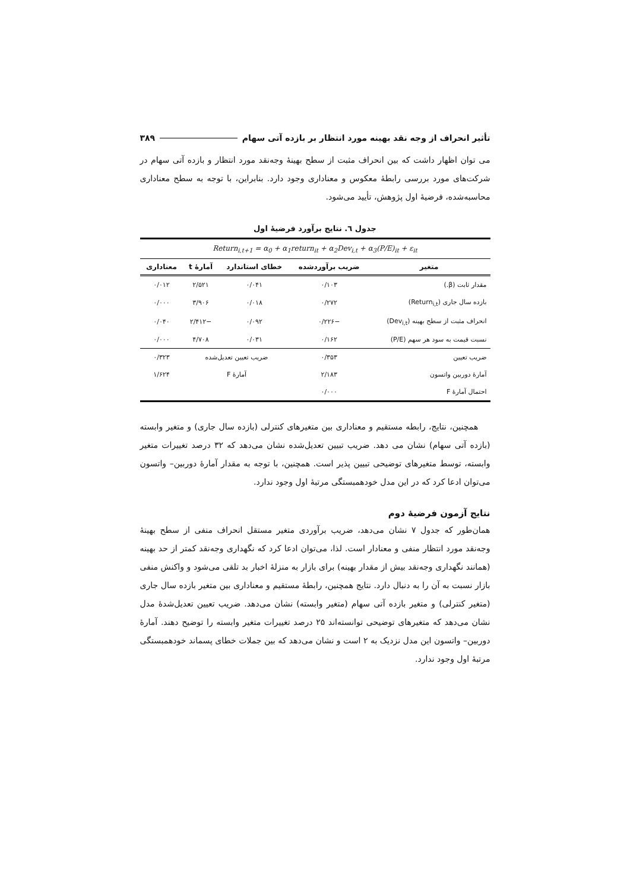تأثیر انحراف از وجه نقد بهینه مورد انتظار بر بازده آتی سهام ۳۸۹
می توان اظهار داشت که بین انحراف مثبت از سطح بهینهٔ وجه‌نقد مورد انتظار و بازده آتی سهام در شرکت‌های مورد بررسی رابطهٔ معکوس و معناداری وجود دارد. بنابراین، با توجه به سطح معناداری محاسبه‌شده، فرضیهٔ اول پژوهش، تأیید می‌شود.
جدول ٦. نتایج برآورد فرضیهٔ اول
| Return<sub>i,t+1</sub> = α<sub>0</sub> + α<sub>1</sub>return<sub>it</sub> + α<sub>2</sub>Dev<sub>i,t</sub> + α<sub>3</sub>(P/E)<sub>it</sub> + ε<sub>it</sub> | | | | |
| متغیر | ضریب برآوردشده | خطای استاندارد | آمارهٔ t | معناداری |
| مقدار ثابت (β.) | ۰/۱۰۳ | ۰/۰۴۱ | ۲/۵۲۱ | ۰/۰۱۲ |
| بازده سال جاری (Return<sub>i,t</sub>) | ۰/۲۷۲ | ۰/۰۱۸ | ۳/۹۰۶ | ۰/۰۰۰ |
| انحراف مثبت از سطح بهینه (Dev<sub>i,t</sub>) | −۰/۲۲۶ | ۰/۰۹۲ | −۲/۴۱۲ | ۰/۰۴۰ |
| نسبت قیمت به سود هر سهم (P/E) | ۰/۱۶۲ | ۰/۰۳۱ | ۴/۷۰۸ | ۰/۰۰۰ |
| ضریب تعیین | ۰/۳۵۳ | ضریب تعیین تعدیل‌شده | | ۰/۳۲۳ |
| آمارهٔ دوربین واتسون | ۲/۱۸۳ | آمارهٔ F | | ۱/۶۲۴ |
| احتمال آمارهٔ F | ۰/۰۰۰ | | | |
همچنین، نتایج، رابطه مستقیم و معناداری بین متغیرهای کنترلی (بازده سال جاری) و متغیر وابسته (بازده آتی سهام) نشان می دهد. ضریب تبیین تعدیل‌شده نشان می‌دهد که ۳۲ درصد تغییرات متغیر وابسته، توسط متغیرهای توضیحی تبیین پذیر است. همچنین، با توجه به مقدار آمارهٔ دوربین– واتسون می‌توان ادعا کرد که در این مدل خودهمبستگی مرتبهٔ اول وجود ندارد.
نتایج آزمون فرضیهٔ دوم
همان‌طور که جدول ۷ نشان می‌دهد، ضریب برآوردی متغیر مستقل انحراف منفی از سطح بهینهٔ وجه‌نقد مورد انتظار منفی و معنادار است. لذا، می‌توان ادعا کرد که نگهداری وجه‌نقد کمتر از حد بهینه (همانند نگهداری وجه‌نقد بیش از مقدار بهینه) برای بازار به منزلهٔ اخبار بد تلقی می‌شود و واکنش منفی بازار نسبت به آن را به دنبال دارد. نتایج همچنین، رابطهٔ مستقیم و معناداری بین متغیر بازده سال جاری (متغیر کنترلی) و متغیر بازده آتی سهام (متغیر وابسته) نشان می‌دهد. ضریب تعیین تعدیل‌شدهٔ مدل نشان می‌دهد که متغیرهای توضیحی توانسته‌اند ۲۵ درصد تغییرات متغیر وابسته را توضیح دهند. آمارهٔ دوربین– واتسون این مدل نزدیک به ۲ است و نشان می‌دهد که بین جملات خطای پسماند خودهمبستگی مرتبهٔ اول وجود ندارد.